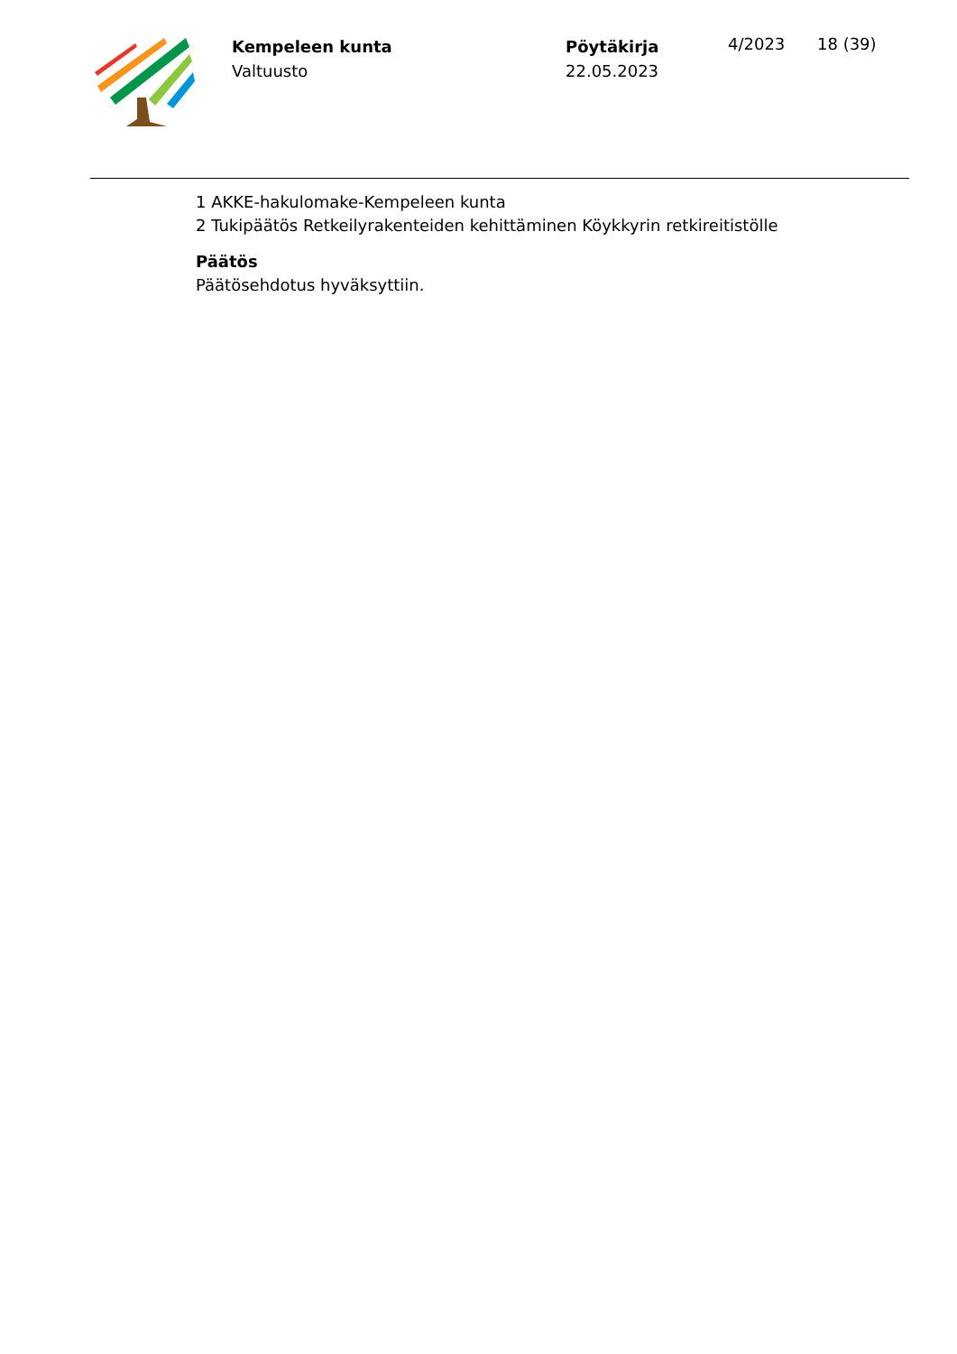Kempeleen kunta
Valtuusto
Pöytäkirja
22.05.2023
4/2023 18 (39)
1 AKKE-hakulomake-Kempeleen kunta
2 Tukipäätös Retkeilyrakenteiden kehittäminen Köykkyrin retkireitistölle
Päätös
Päätösehdotus hyväksyttiin.